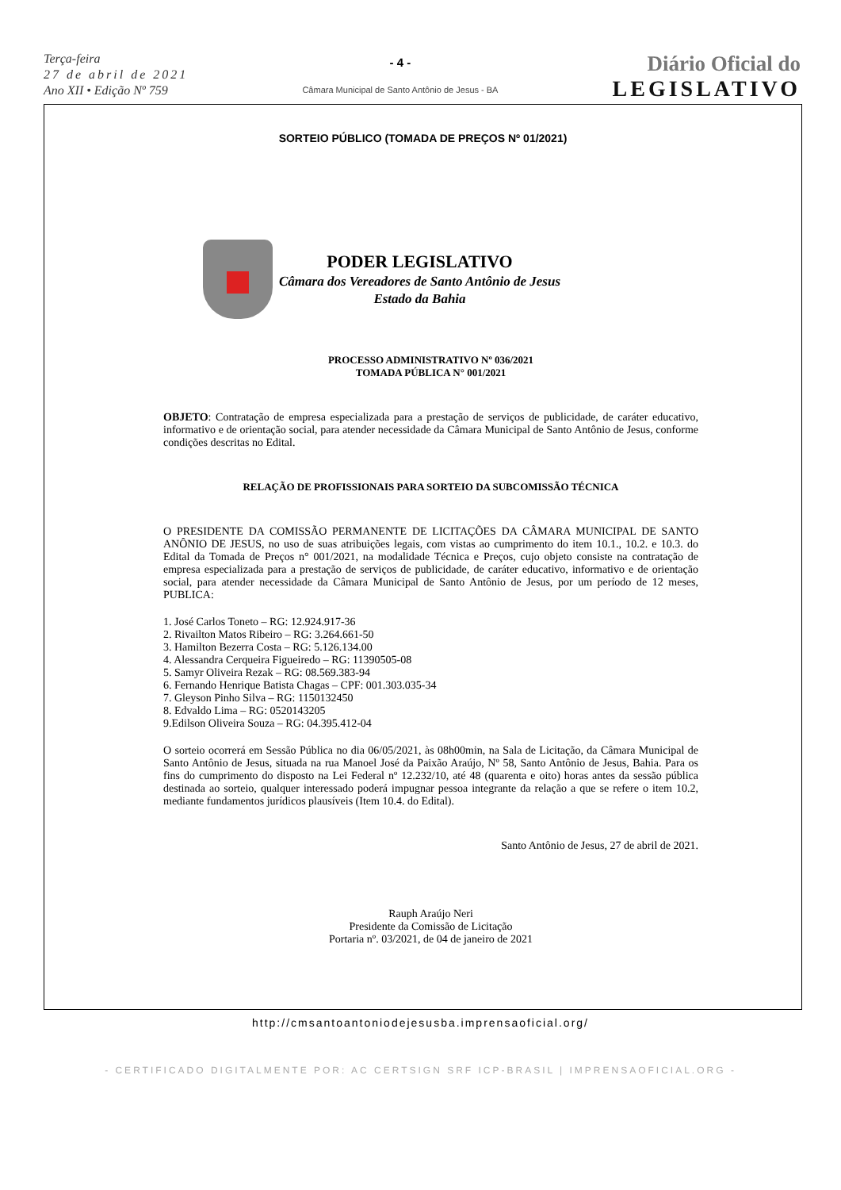Terça-feira
27 de abril de 2021
Ano XII • Edição Nº 759
- 4 -
Câmara Municipal de Santo Antônio de Jesus - BA
Diário Oficial do
LEGISLATIVO
SORTEIO PÚBLICO (TOMADA DE PREÇOS Nº 01/2021)
PODER LEGISLATIVO
Câmara dos Vereadores de Santo Antônio de Jesus
Estado da Bahia
PROCESSO ADMINISTRATIVO Nº 036/2021
TOMADA PÚBLICA N° 001/2021
OBJETO: Contratação de empresa especializada para a prestação de serviços de publicidade, de caráter educativo, informativo e de orientação social, para atender necessidade da Câmara Municipal de Santo Antônio de Jesus, conforme condições descritas no Edital.
RELAÇÃO DE PROFISSIONAIS PARA SORTEIO DA SUBCOMISSÃO TÉCNICA
O PRESIDENTE DA COMISSÃO PERMANENTE DE LICITAÇÕES DA CÂMARA MUNICIPAL DE SANTO ANÔNIO DE JESUS, no uso de suas atribuições legais, com vistas ao cumprimento do item 10.1., 10.2. e 10.3. do Edital da Tomada de Preços n° 001/2021, na modalidade Técnica e Preços, cujo objeto consiste na contratação de empresa especializada para a prestação de serviços de publicidade, de caráter educativo, informativo e de orientação social, para atender necessidade da Câmara Municipal de Santo Antônio de Jesus, por um período de 12 meses, PUBLICA:
1. José Carlos Toneto – RG: 12.924.917-36
2. Rivailton Matos Ribeiro – RG: 3.264.661-50
3. Hamilton Bezerra Costa – RG: 5.126.134.00
4. Alessandra Cerqueira Figueiredo – RG: 11390505-08
5. Samyr Oliveira Rezak – RG: 08.569.383-94
6. Fernando Henrique Batista Chagas – CPF: 001.303.035-34
7. Gleyson Pinho Silva – RG: 1150132450
8. Edvaldo Lima – RG: 0520143205
9.Edilson Oliveira Souza – RG: 04.395.412-04
O sorteio ocorrerá em Sessão Pública no dia 06/05/2021, às 08h00min, na Sala de Licitação, da Câmara Municipal de Santo Antônio de Jesus, situada na rua Manoel José da Paixão Araújo, Nº 58, Santo Antônio de Jesus, Bahia. Para os fins do cumprimento do disposto na Lei Federal nº 12.232/10, até 48 (quarenta e oito) horas antes da sessão pública destinada ao sorteio, qualquer interessado poderá impugnar pessoa integrante da relação a que se refere o item 10.2, mediante fundamentos jurídicos plausíveis (Item 10.4. do Edital).
Santo Antônio de Jesus, 27 de abril de 2021.
Rauph Araújo Neri
Presidente da Comissão de Licitação
Portaria nº. 03/2021, de 04 de janeiro de 2021
http://cmsantoantoniodejesusba.imprensaoficial.org/
- CERTIFICADO DIGITALMENTE POR: AC CERTSIGN SRF ICP-BRASIL | IMPRENSAOFICIAL.ORG -